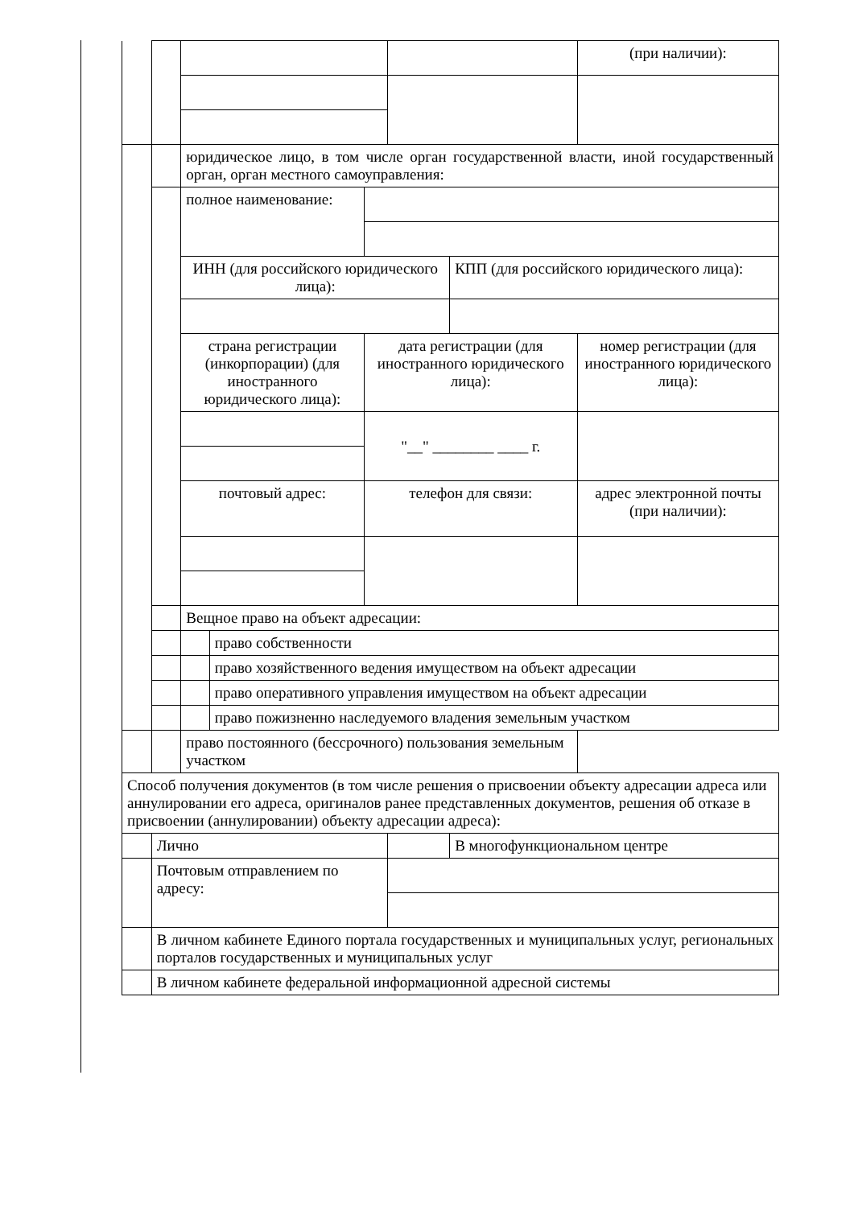| | | | | | | | (при наличии): |
| | | юридическое лицо, в том числе орган государственной власти, иной государственный орган, орган местного самоуправления: | | | | | |
| | | полное наименование: | | | | | |
| | | ИНН (для российского юридического лица): | | | | КПП (для российского юридического лица): | |
| | | страна регистрации (инкорпорации) (для иностранного юридического лица): | | дата регистрации (для иностранного юридического лица): | | | номер регистрации (для иностранного юридического лица): |
| | | | | "__" ________ ____ г. | | | |
| | | почтовый адрес: | | телефон для связи: | | | адрес электронной почты (при наличии): |
| | | Вещное право на объект адресации: | | | | | |
| | | | право собственности | | | | |
| | | | право хозяйственного ведения имуществом на объект адресации | | | | |
| | | | право оперативного управления имуществом на объект адресации | | | | |
| | | | право пожизненно наследуемого владения земельным участком | | | | |
| | | право постоянного (бессрочного) пользования земельным участком | | | | | |
| Способ получения документов (в том числе решения о присвоении объекту адресации адреса или аннулировании его адреса, оригиналов ранее представленных документов, решения об отказе в присвоении (аннулировании) объекту адресации адреса): | | | | | | | |
| | Лично | | | | | В многофункциональном центре | |
| | Почтовым отправлением по адресу: | | | | | | |
| | В личном кабинете Единого портала государственных и муниципальных услуг, региональных порталов государственных и муниципальных услуг | | | | | | |
| | В личном кабинете федеральной информационной адресной системы | | | | | | |